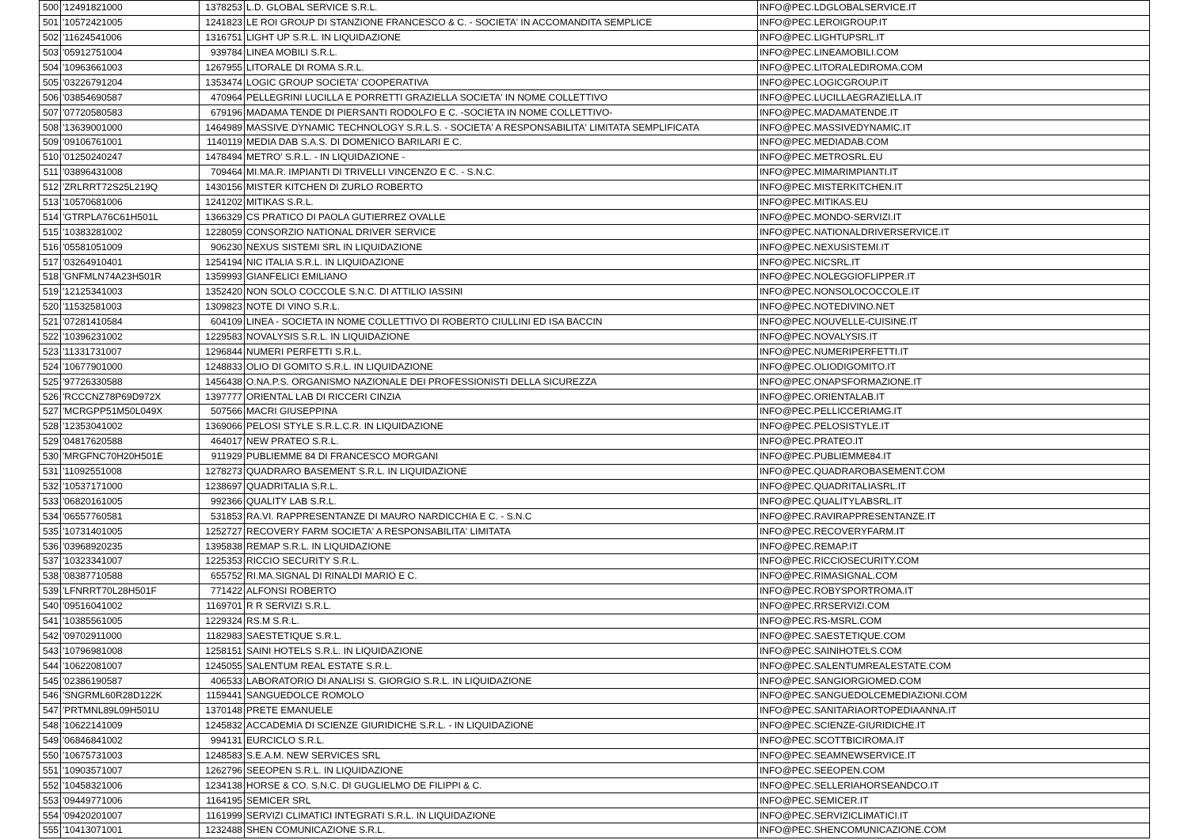| 500 | '12491821000 | 1378253 | L.D. GLOBAL SERVICE S.R.L. | INFO@PEC.LDGLOBALSERVICE.IT |
| 501 | '10572421005 | 1241823 | LE ROI GROUP DI STANZIONE FRANCESCO & C. - SOCIETA' IN ACCOMANDITA SEMPLICE | INFO@PEC.LEROIGROUP.IT |
| 502 | '11624541006 | 1316751 | LIGHT UP S.R.L. IN LIQUIDAZIONE | INFO@PEC.LIGHTUPSRL.IT |
| 503 | '05912751004 | 939784 | LINEA MOBILI S.R.L. | INFO@PEC.LINEAMOBILI.COM |
| 504 | '10963661003 | 1267955 | LITORALE DI ROMA S.R.L. | INFO@PEC.LITORALEDIROMA.COM |
| 505 | '03226791204 | 1353474 | LOGIC GROUP SOCIETA' COOPERATIVA | INFO@PEC.LOGICGROUP.IT |
| 506 | '03854690587 | 470964 | PELLEGRINI LUCILLA E PORRETTI GRAZIELLA SOCIETA' IN NOME COLLETTIVO | INFO@PEC.LUCILLAEGRAZIELLA.IT |
| 507 | '07720580583 | 679196 | MADAMA TENDE DI PIERSANTI RODOLFO E C. -SOCIETA IN NOME COLLETTIVO- | INFO@PEC.MADAMATENDE.IT |
| 508 | '13639001000 | 1464989 | MASSIVE DYNAMIC TECHNOLOGY S.R.L.S. - SOCIETA' A RESPONSABILITA' LIMITATA SEMPLIFICATA | INFO@PEC.MASSIVEDYNAMIC.IT |
| 509 | '09106761001 | 1140119 | MEDIA DAB S.A.S. DI DOMENICO BARILARI E C. | INFO@PEC.MEDIADAB.COM |
| 510 | '01250240247 | 1478494 | METRO' S.R.L. - IN LIQUIDAZIONE - | INFO@PEC.METROSRL.EU |
| 511 | '03896431008 | 709464 | MI.MA.R. IMPIANTI DI TRIVELLI VINCENZO E C. - S.N.C. | INFO@PEC.MIMARIMPIANTI.IT |
| 512 | 'ZRLRRT72S25L219Q | 1430156 | MISTER KITCHEN DI ZURLO ROBERTO | INFO@PEC.MISTERKITCHEN.IT |
| 513 | '10570681006 | 1241202 | MITIKAS S.R.L. | INFO@PEC.MITIKAS.EU |
| 514 | 'GTRPLA76C61H501L | 1366329 | CS PRATICO DI PAOLA GUTIERREZ OVALLE | INFO@PEC.MONDO-SERVIZI.IT |
| 515 | '10383281002 | 1228059 | CONSORZIO NATIONAL DRIVER SERVICE | INFO@PEC.NATIONALDRIVERSERVICE.IT |
| 516 | '05581051009 | 906230 | NEXUS SISTEMI SRL IN LIQUIDAZIONE | INFO@PEC.NEXUSISTEMI.IT |
| 517 | '03264910401 | 1254194 | NIC ITALIA S.R.L. IN LIQUIDAZIONE | INFO@PEC.NICSRL.IT |
| 518 | 'GNFMLN74A23H501R | 1359993 | GIANFELICI EMILIANO | INFO@PEC.NOLEGGIOFLIPPER.IT |
| 519 | '12125341003 | 1352420 | NON SOLO COCCOLE S.N.C. DI ATTILIO IASSINI | INFO@PEC.NONSOLOCOCCOLE.IT |
| 520 | '11532581003 | 1309823 | NOTE DI VINO S.R.L. | INFO@PEC.NOTEDIVINO.NET |
| 521 | '07281410584 | 604109 | LINEA - SOCIETA IN NOME COLLETTIVO DI ROBERTO CIULLINI ED ISA BACCIN | INFO@PEC.NOUVELLE-CUISINE.IT |
| 522 | '10396231002 | 1229583 | NOVALYSIS S.R.L. IN LIQUIDAZIONE | INFO@PEC.NOVALYSIS.IT |
| 523 | '11331731007 | 1296844 | NUMERI PERFETTI S.R.L. | INFO@PEC.NUMERIPERFETTI.IT |
| 524 | '10677901000 | 1248833 | OLIO DI GOMITO S.R.L. IN LIQUIDAZIONE | INFO@PEC.OLIODIGOMITO.IT |
| 525 | '97726330588 | 1456438 | O.NA.P.S. ORGANISMO NAZIONALE DEI PROFESSIONISTI DELLA SICUREZZA | INFO@PEC.ONAPSFORMAZIONE.IT |
| 526 | 'RCCCNZ78P69D972X | 1397777 | ORIENTAL LAB DI RICCERI CINZIA | INFO@PEC.ORIENTALAB.IT |
| 527 | 'MCRGPP51M50L049X | 507566 | MACRI GIUSEPPINA | INFO@PEC.PELLICCERIAMG.IT |
| 528 | '12353041002 | 1369066 | PELOSI STYLE S.R.L.C.R. IN LIQUIDAZIONE | INFO@PEC.PELOSISTYLE.IT |
| 529 | '04817620588 | 464017 | NEW PRATEO S.R.L. | INFO@PEC.PRATEO.IT |
| 530 | 'MRGFNC70H20H501E | 911929 | PUBLIEMME 84 DI FRANCESCO MORGANI | INFO@PEC.PUBLIEMME84.IT |
| 531 | '11092551008 | 1278273 | QUADRARO BASEMENT S.R.L. IN LIQUIDAZIONE | INFO@PEC.QUADRAROBASEMENT.COM |
| 532 | '10537171000 | 1238697 | QUADRITALIA S.R.L. | INFO@PEC.QUADRITALIASRL.IT |
| 533 | '06820161005 | 992366 | QUALITY LAB S.R.L. | INFO@PEC.QUALITYLABSRL.IT |
| 534 | '06557760581 | 531853 | RA.VI. RAPPRESENTANZE DI MAURO NARDICCHIA E C. - S.N.C | INFO@PEC.RAVIRAPPRESENTANZE.IT |
| 535 | '10731401005 | 1252727 | RECOVERY FARM SOCIETA' A RESPONSABILITA' LIMITATA | INFO@PEC.RECOVERYFARM.IT |
| 536 | '03968920235 | 1395838 | REMAP S.R.L. IN LIQUIDAZIONE | INFO@PEC.REMAP.IT |
| 537 | '10323341007 | 1225353 | RICCIO SECURITY S.R.L. | INFO@PEC.RICCIOSECURITY.COM |
| 538 | '08387710588 | 655752 | RI.MA.SIGNAL DI RINALDI MARIO E C. | INFO@PEC.RIMASIGNAL.COM |
| 539 | 'LFNRRT70L28H501F | 771422 | ALFONSI ROBERTO | INFO@PEC.ROBYSPORTROMA.IT |
| 540 | '09516041002 | 1169701 | R R SERVIZI S.R.L. | INFO@PEC.RRSERVIZI.COM |
| 541 | '10385561005 | 1229324 | RS.M S.R.L. | INFO@PEC.RS-MSRL.COM |
| 542 | '09702911000 | 1182983 | SAESTETIQUE S.R.L. | INFO@PEC.SAESTETIQUE.COM |
| 543 | '10796981008 | 1258151 | SAINI HOTELS S.R.L. IN LIQUIDAZIONE | INFO@PEC.SAINIHOTELS.COM |
| 544 | '10622081007 | 1245055 | SALENTUM REAL ESTATE S.R.L. | INFO@PEC.SALENTUMREALESTATE.COM |
| 545 | '02386190587 | 406533 | LABORATORIO DI ANALISI S. GIORGIO S.R.L. IN LIQUIDAZIONE | INFO@PEC.SANGIORGIOMED.COM |
| 546 | 'SNGRML60R28D122K | 1159441 | SANGUEDOLCE ROMOLO | INFO@PEC.SANGUEDOLCEMEDIAZIONI.COM |
| 547 | 'PRTMNL89L09H501U | 1370148 | PRETE EMANUELE | INFO@PEC.SANITARIAORTOPEDIAANNA.IT |
| 548 | '10622141009 | 1245832 | ACCADEMIA DI SCIENZE GIURIDICHE S.R.L. - IN LIQUIDAZIONE | INFO@PEC.SCIENZE-GIURIDICHE.IT |
| 549 | '06846841002 | 994131 | EURCICLO S.R.L. | INFO@PEC.SCOTTBICIROMA.IT |
| 550 | '10675731003 | 1248583 | S.E.A.M. NEW SERVICES SRL | INFO@PEC.SEAMNEWSERVICE.IT |
| 551 | '10903571007 | 1262796 | SEEOPEN S.R.L. IN LIQUIDAZIONE | INFO@PEC.SEEOPEN.COM |
| 552 | '10458321006 | 1234138 | HORSE & CO. S.N.C. DI GUGLIELMO DE FILIPPI & C. | INFO@PEC.SELLERIAHORSEANDCO.IT |
| 553 | '09449771006 | 1164195 | SEMICER SRL | INFO@PEC.SEMICER.IT |
| 554 | '09420201007 | 1161999 | SERVIZI CLIMATICI INTEGRATI S.R.L. IN LIQUIDAZIONE | INFO@PEC.SERVIZICLIMATICI.IT |
| 555 | '10413071001 | 1232488 | SHEN COMUNICAZIONE S.R.L. | INFO@PEC.SHENCOMUNICAZIONE.COM |